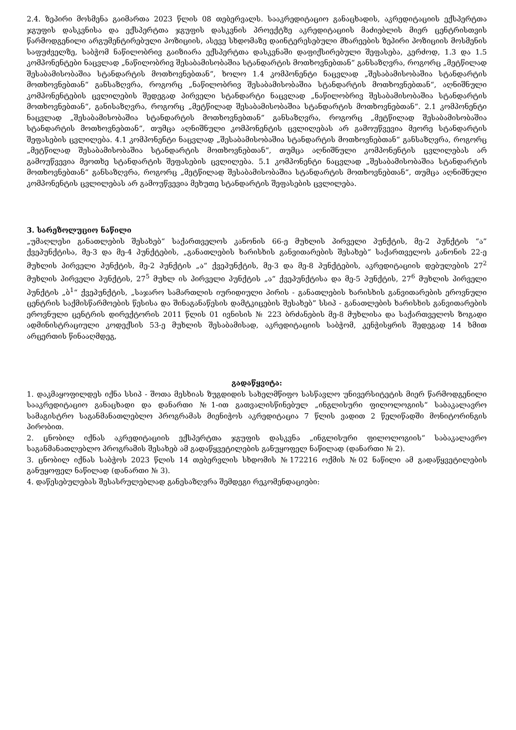2.4. ზეპირი მოსმენა გაიმართა 2023 წლის 08 თებერვალს. სააკრედიტაციო განაცხადის, აკრედიტაციის ექსპერტთა ჯგუფის დასკვნისა და ექსპერტთა ჯგუფის დასკვნის პროექტზე აკრედიტაციის მაძიებლის მიერ ცენტრისთვის წარმოდგენილი არგუმენტირებული პოზიციის, ასევე სხდომაზე დაინტერესებული მხარეების ზეპირი პოზიციის მოსმენის საფუძველზე, საბჭომ ნაწილობრივ გაიზიარა ექსპერტთა დასკვნაში დაფიქსირებული შეფასება, კერძოდ, 1.3 და 1.5 კომპონენტები ნაცვლად „ნაწილობრივ შესაბამისობაშია სტანდარტის მოთხოვნებთან“ განსაზღვრა, როგორც „მეტწილად შესაბამისობაშია სტანდარტის მოთხოვნებთან“, ხოლო 1.4 კომპონენტი ნაცვლად „შესაბამისობაშია სტანდარტის მოთხოვნებთან“ განსაზღვრა, როგორც „ნაწილობრივ შესაბამისობაშია სტანდარტის მოთხოვნებთან“, აღნიშნული კომპონენტების ცვლილების შედეგად პირველი სტანდარტი ნაცვლად „ნაწილობრივ შესაბამისობაშია სტანდარტის მოთხოვნებთან“, განისაზღვრა, როგორც „მეტწილად შესაბამისობაშია სტანდარტის მოთხოვნებთან“. 2.1 კომპონენტი ნაცვლად „შესაბამისობაშია სტანდარტის მოთხოვნებთან“ განსაზღვრა, როგორც „მეტწილად შესაბამისობაშია სტანდარტის მოთხოვნებთან“, თუმცა აღნიშნული კომპონენტის ცვლილებას არ გამოუწვევია მეორე სტანდარტის შეფასების ცვლილება. 4.1 კომპონენტი ნაცვლად „შესაბამისობაშია სტანდარტის მოთხოვნებთან“ განსაზღვრა, როგორც „მეტწილად შესაბამისობაშია სტანდარტის მოთხოვნებთან“, თუმცა აღნიშნული კომპონენტის ცვლილებას არ გამოუწვევია მეოთხე სტანდარტის შეფასების ცვლილება. 5.1 კომპონენტი ნაცვლად „შესაბამისობაშია სტანდარტის მოთხოვნებთან“ განსაზღვრა, როგორც „მეტწილად შესაბამისობაშია სტანდარტის მოთხოვნებთან“, თუმცა აღნიშნული კომპონენტის ცვლილებას არ გამოუწვევია მეხუთე სტანდარტის შეფასების ცვლილება.
3. სარეზოლუციო ნაწილი
„უმაღლესი განათლების შესახებ“ საქართველოს კანონის 66-ე მუხლის პირველი პუნქტის, მე-2 პუნქტის “ა” ქვეპუნქტისა, მე-3 და მე-4 პუნქტების, „განათლების ხარისხის განვითარების შესახებ“ საქართველოს კანონის 22-ე მუხლის პირველი პუნქტის, მე-2 პუნქტის „ა“ ქვეპუნქტის, მე-3 და მე-8 პუნქტების, აკრედიტაციის დებულების 27<sup>2</sup> მუხლის პირველი პუნქტის, 27<sup>5</sup> მუხლ ის პირველი პუნქტის „ა“ ქვეპუნქტისა და მე-5 პუნქტის, 27<sup>6</sup> მუხლის პირველი პუნქტის „ბ<sup>1</sup>“ ქვეპუნქტის, „საჯარო სამართლის იურიდიული პირის - განათლების ხარისხის განვითარების ეროვნული ცენტრის საქმისწარმოების წესისა და შინაგანაწესის დამტკიცების შესახებ” სსიპ - განათლების ხარისხის განვითარების ეროვნული ცენტრის დირექტორის 2011 წლის 01 ივნისის № 223 ბრძანების მე-8 მუხლისა და საქართველოს ზოგადი ადმინისტრაციული კოდექსის 53-ე მუხლის შესაბამისად, აკრედიტაციის საბჭომ, კენჭისყრის შედეგად 14 ხმით არცერთის წინააღმდეგ,
გადაწყვიტა:
1. დაკმაყოფილდეს იქნა სსიპ - შოთა მესხიას ზუგდიდის სახელმწიფო სასწავლო უნივერსიტეტის მიერ წარმოდგენილი სააკრედიტაციო განაცხადი და დანართი №1-ით გათვალისწინებულ „ინგლისური ფილოლოგიის“ საბაკალავრო სამაგისტრო საგანმანათლებლო პროგრამას მიენიჭოს აკრედიტაცია 7 წლის ვადით 2 წელიწადში მონიტორინგის პირობით.
2. ცნობილ იქნას აკრედიტაციის ექსპერტთა ჯგუფის დასკვნა „ინგლისური ფილოლოგიის“ საბაკალავრო საგანმანათლებლო პროგრამის შესახებ ამ გადაწყვეტილების განუყოფელ ნაწილად (დანართი № 2).
3. ცნობილ იქნას საბჭოს 2023 წლის 14 თებერვლის სხდომის №172216 ოქმის №02 ნაწილი ამ გადაწყვეტილების განუყოფელ ნაწილად (დანართი № 3).
4. დაწესებულებას შესასრულებლად განესაზღვრა შემდეგი რეკომენდაციები: